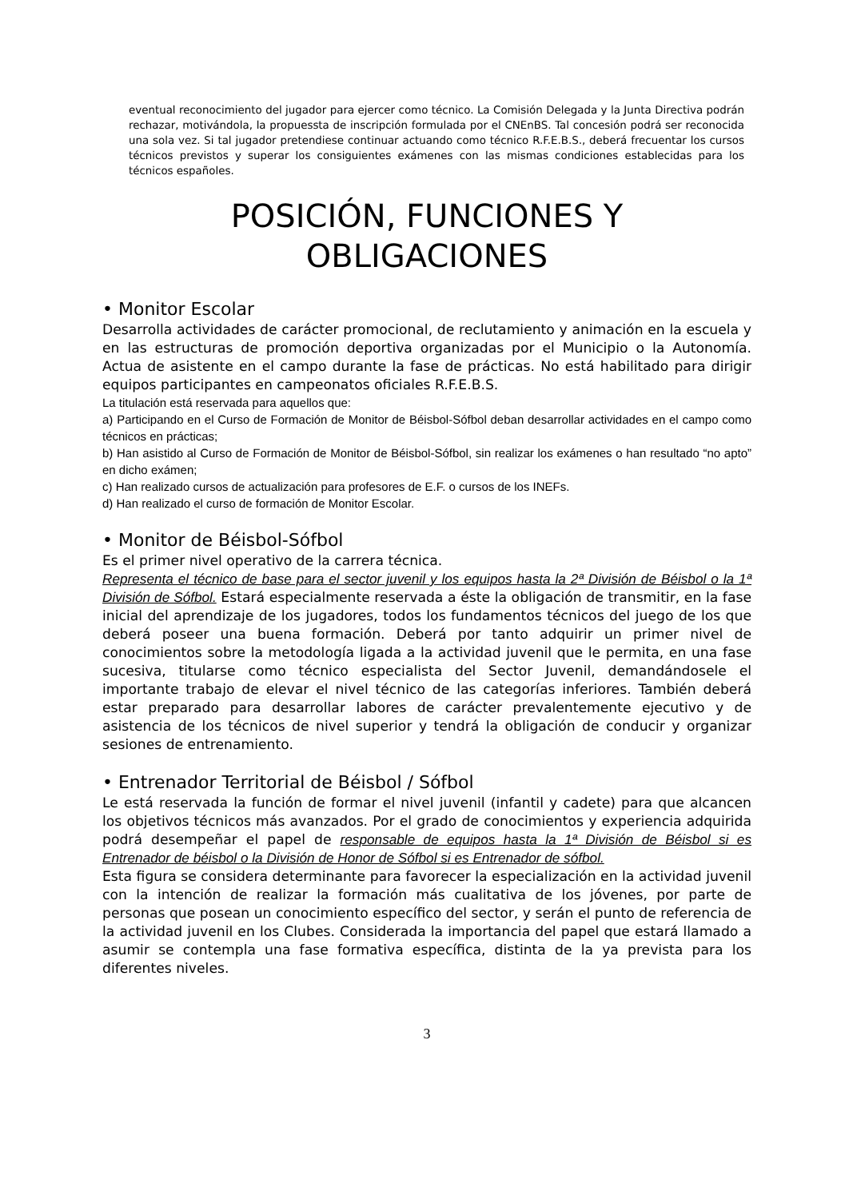eventual reconocimiento del jugador para ejercer como técnico. La Comisión Delegada y la Junta Directiva podrán rechazar, motivándola, la propuessta de inscripción formulada por el CNEnBS. Tal concesión podrá ser reconocida una sola vez. Si tal jugador pretendiese continuar actuando como técnico R.F.E.B.S., deberá frecuentar los cursos técnicos previstos y superar los consiguientes exámenes con las mismas condiciones establecidas para los técnicos españoles.
POSICIÓN, FUNCIONES Y
OBLIGACIONES
• Monitor Escolar
Desarrolla actividades de carácter promocional, de reclutamiento y animación en la escuela y en las estructuras de promoción deportiva organizadas por el Municipio o la Autonomía. Actua de asistente en el campo durante la fase de prácticas. No está habilitado para dirigir equipos participantes en campeonatos oficiales R.F.E.B.S.
La titulación está reservada para aquellos que:
a) Participando en el Curso de Formación de Monitor de Béisbol-Sófbol deban desarrollar actividades en el campo como técnicos en prácticas;
b) Han asistido al Curso de Formación de Monitor de Béisbol-Sófbol, sin realizar los exámenes o han resultado “no apto” en dicho exámen;
c) Han realizado cursos de actualización para profesores de E.F. o cursos de los INEFs.
d) Han realizado el curso de formación de Monitor Escolar.
• Monitor de Béisbol-Sófbol
Es el primer nivel operativo de la carrera técnica.
Representa el técnico de base para el sector juvenil y los equipos hasta la 2ª División de Béisbol o la 1ª División de Sófbol. Estará especialmente reservada a éste la obligación de transmitir, en la fase inicial del aprendizaje de los jugadores, todos los fundamentos técnicos del juego de los que deberá poseer una buena formación. Deberá por tanto adquirir un primer nivel de conocimientos sobre la metodología ligada a la actividad juvenil que le permita, en una fase sucesiva, titularse como técnico especialista del Sector Juvenil, demandándosele el importante trabajo de elevar el nivel técnico de las categorías inferiores. También deberá estar preparado para desarrollar labores de carácter prevalentemente ejecutivo y de asistencia de los técnicos de nivel superior y tendrá la obligación de conducir y organizar sesiones de entrenamiento.
• Entrenador Territorial de Béisbol / Sófbol
Le está reservada la función de formar el nivel juvenil (infantil y cadete) para que alcancen los objetivos técnicos más avanzados. Por el grado de conocimientos y experiencia adquirida podrá desempeñar el papel de responsable de equipos hasta la 1ª División de Béisbol si es Entrenador de béisbol o la División de Honor de Sófbol si es Entrenador de sófbol.
Esta figura se considera determinante para favorecer la especialización en la actividad juvenil con la intención de realizar la formación más cualitativa de los jóvenes, por parte de personas que posean un conocimiento específico del sector, y serán el punto de referencia de la actividad juvenil en los Clubes. Considerada la importancia del papel que estará llamado a asumir se contempla una fase formativa específica, distinta de la ya prevista para los diferentes niveles.
3